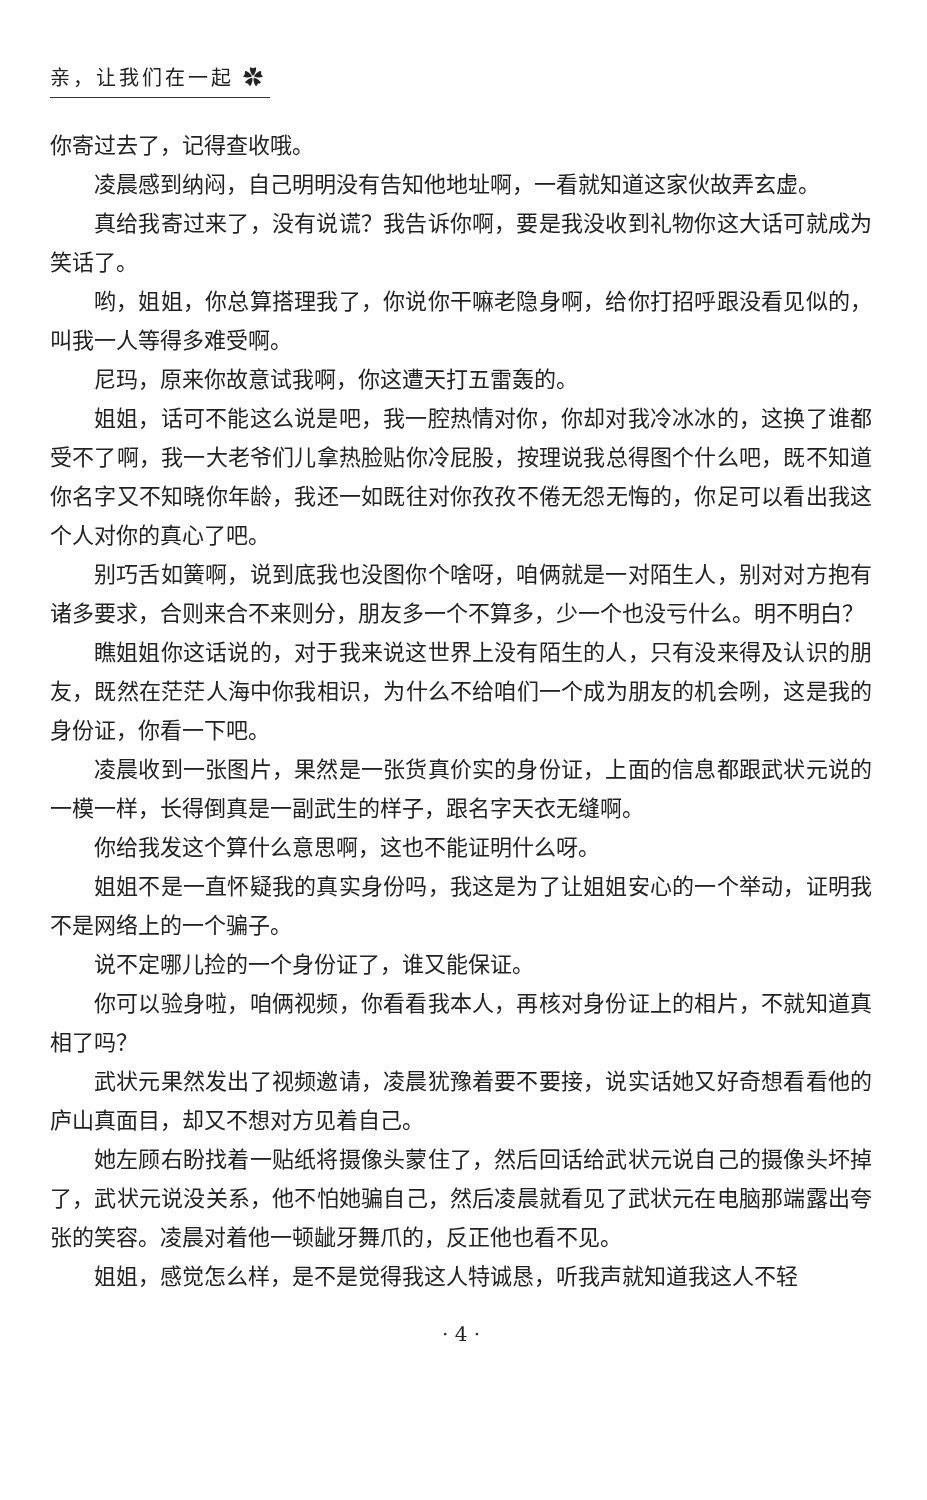亲，让我们在一起 ✿
你寄过去了，记得查收哦。
凌晨感到纳闷，自己明明没有告知他地址啊，一看就知道这家伙故弄玄虚。
真给我寄过来了，没有说谎？我告诉你啊，要是我没收到礼物你这大话可就成为笑话了。
哟，姐姐，你总算搭理我了，你说你干嘛老隐身啊，给你打招呼跟没看见似的，叫我一人等得多难受啊。
尼玛，原来你故意试我啊，你这遭天打五雷轰的。
姐姐，话可不能这么说是吧，我一腔热情对你，你却对我冷冰冰的，这换了谁都受不了啊，我一大老爷们儿拿热脸贴你冷屁股，按理说我总得图个什么吧，既不知道你名字又不知晓你年龄，我还一如既往对你孜孜不倦无怨无悔的，你足可以看出我这个人对你的真心了吧。
别巧舌如簧啊，说到底我也没图你个啥呀，咱俩就是一对陌生人，别对对方抱有诸多要求，合则来合不来则分，朋友多一个不算多，少一个也没亏什么。明不明白？
瞧姐姐你这话说的，对于我来说这世界上没有陌生的人，只有没来得及认识的朋友，既然在茫茫人海中你我相识，为什么不给咱们一个成为朋友的机会咧，这是我的身份证，你看一下吧。
凌晨收到一张图片，果然是一张货真价实的身份证，上面的信息都跟武状元说的一模一样，长得倒真是一副武生的样子，跟名字天衣无缝啊。
你给我发这个算什么意思啊，这也不能证明什么呀。
姐姐不是一直怀疑我的真实身份吗，我这是为了让姐姐安心的一个举动，证明我不是网络上的一个骗子。
说不定哪儿捡的一个身份证了，谁又能保证。
你可以验身啦，咱俩视频，你看看我本人，再核对身份证上的相片，不就知道真相了吗？
武状元果然发出了视频邀请，凌晨犹豫着要不要接，说实话她又好奇想看看他的庐山真面目，却又不想对方见着自己。
她左顾右盼找着一贴纸将摄像头蒙住了，然后回话给武状元说自己的摄像头坏掉了，武状元说没关系，他不怕她骗自己，然后凌晨就看见了武状元在电脑那端露出夸张的笑容。凌晨对着他一顿龇牙舞爪的，反正他也看不见。
姐姐，感觉怎么样，是不是觉得我这人特诚恳，听我声就知道我这人不轻
· 4 ·